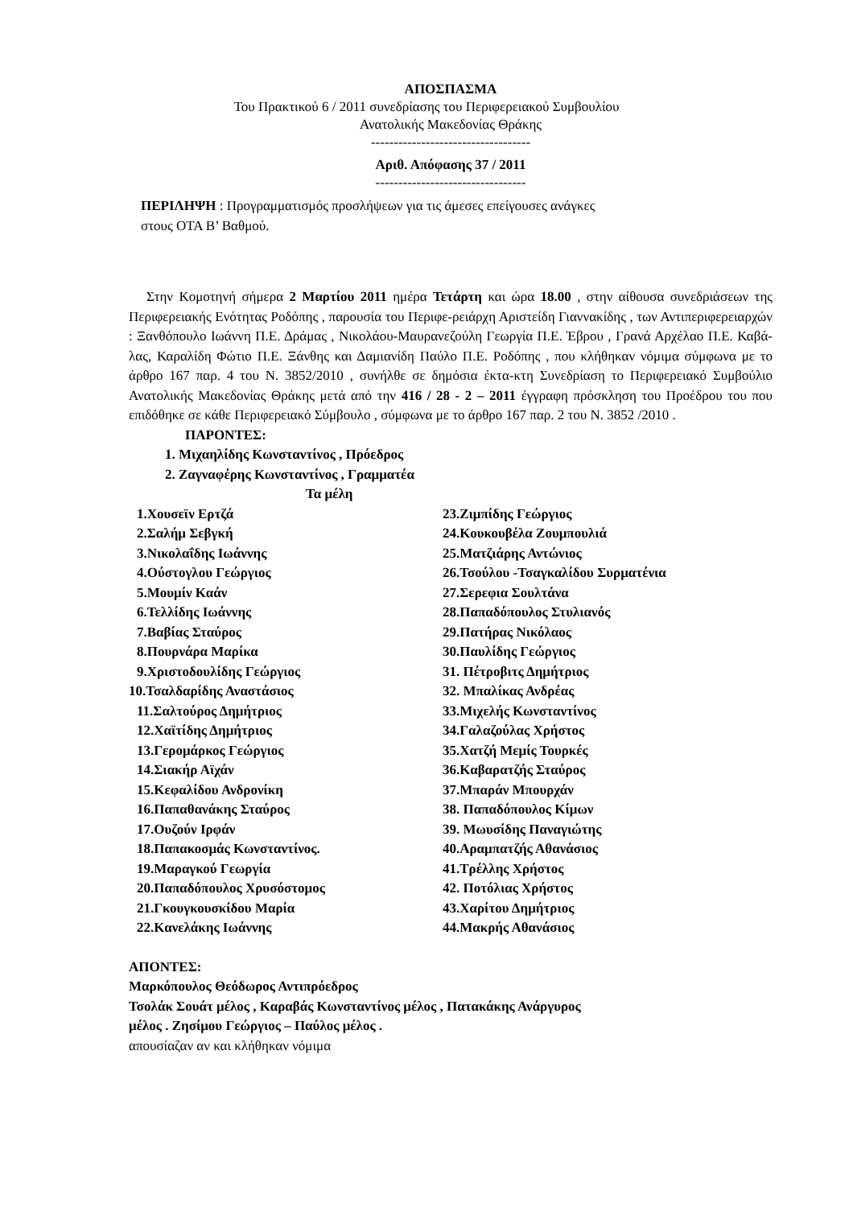ΑΠΟΣΠΑΣΜΑ
Του Πρακτικού 6 / 2011 συνεδρίασης του Περιφερειακού Συμβουλίου
Ανατολικής Μακεδονίας Θράκης
-----------------------------------
Αριθ. Απόφασης 37 / 2011
---------------------------------
ΠΕΡΙΛΗΨΗ : Προγραμματισμός προσλήψεων για τις άμεσες επείγουσες ανάγκες
στους ΟΤΑ Β’ Βαθμού.
Στην Κομοτηνή σήμερα 2 Μαρτίου 2011 ημέρα Τετάρτη και ώρα 18.00 , στην αίθουσα συνεδριάσεων της Περιφερειακής Ενότητας Ροδόπης , παρουσία του Περιφε-ρειάρχη Αριστείδη Γιαννακίδης , των Αντιπεριφερειαρχών : Ξανθόπουλο Ιωάννη Π.Ε. Δράμας , Νικολάου-Μαυρανεζούλη Γεωργία Π.Ε. Έβρου , Γρανά Αρχέλαο Π.Ε. Καβά-λας, Καραλίδη Φώτιο Π.Ε. Ξάνθης και Δαμιανίδη Παύλο Π.Ε. Ροδόπης , που κλήθηκαν νόμιμα σύμφωνα με το άρθρο 167 παρ. 4 του Ν. 3852/2010 , συνήλθε σε δημόσια έκτα-κτη Συνεδρίαση το Περιφερειακό Συμβούλιο Ανατολικής Μακεδονίας Θράκης μετά από την 416 / 28 - 2 – 2011 έγγραφη πρόσκληση του Προέδρου του που επιδόθηκε σε κάθε Περιφερειακό Σύμβουλο , σύμφωνα με το άρθρο 167 παρ. 2 του Ν. 3852 /2010 .
ΠΑΡΟΝΤΕΣ:
1. Μιχαηλίδης Κωνσταντίνος , Πρόεδρος
2. Ζαγναφέρης Κωνσταντίνος , Γραμματέα
Τα μέλη
1.Χουσεϊν Ερτζά
2.Σαλήμ Σεβγκή
3.Νικολαΐδης Ιωάννης
4.Ούστογλου Γεώργιος
5.Μουμίν Καάν
6.Τελλίδης Ιωάννης
7.Βαβίας Σταύρος
8.Πουρνάρα Μαρίκα
9.Χριστοδουλίδης Γεώργιος
10.Τσαλδαρίδης Αναστάσιος
11.Σαλτούρος Δημήτριος
12.Χαϊτίδης Δημήτριος
13.Γερομάρκος Γεώργιος
14.Σιακήρ Αϊχάν
15.Κεφαλίδου Ανδρονίκη
16.Παπαθανάκης Σταύρος
17.Ουζούν Ιρφάν
18.Παπακοσμάς Κωνσταντίνος.
19.Μαραγκού Γεωργία
20.Παπαδόπουλος Χρυσόστομος
21.Γκουγκουσκίδου Μαρία
22.Κανελάκης Ιωάννης
23.Ζιμπίδης Γεώργιος
24.Κουκουβέλα Ζουμπουλιά
25.Ματζιάρης Αντώνιος
26.Τσούλου -Τσαγκαλίδου Συρματένια
27.Σερεφια Σουλτάνα
28.Παπαδόπουλος Στυλιανός
29.Πατήρας Νικόλαος
30.Παυλίδης Γεώργιος
31. Πέτροβιτς Δημήτριος
32. Μπαλίκας Ανδρέας
33.Μιχελής Κωνσταντίνος
34.Γαλαζούλας Χρήστος
35.Χατζή Μεμίς Τουρκές
36.Καβαρατζής Σταύρος
37.Μπαράν Μπουρχάν
38. Παπαδόπουλος Κίμων
39. Μωυσίδης Παναγιώτης
40.Αραμπατζής Αθανάσιος
41.Τρέλλης Χρήστος
42. Ποτόλιας Χρήστος
43.Χαρίτου Δημήτριος
44.Μακρής Αθανάσιος
ΑΠΟΝΤΕΣ:
Μαρκόπουλος Θεόδωρος Αντιπρόεδρος
Τσολάκ Σουάτ μέλος , Καραβάς Κωνσταντίνος μέλος , Πατακάκης Ανάργυρος
μέλος . Ζησίμου Γεώργιος – Παύλος μέλος .
απουσίαζαν αν και κλήθηκαν νόμιμα